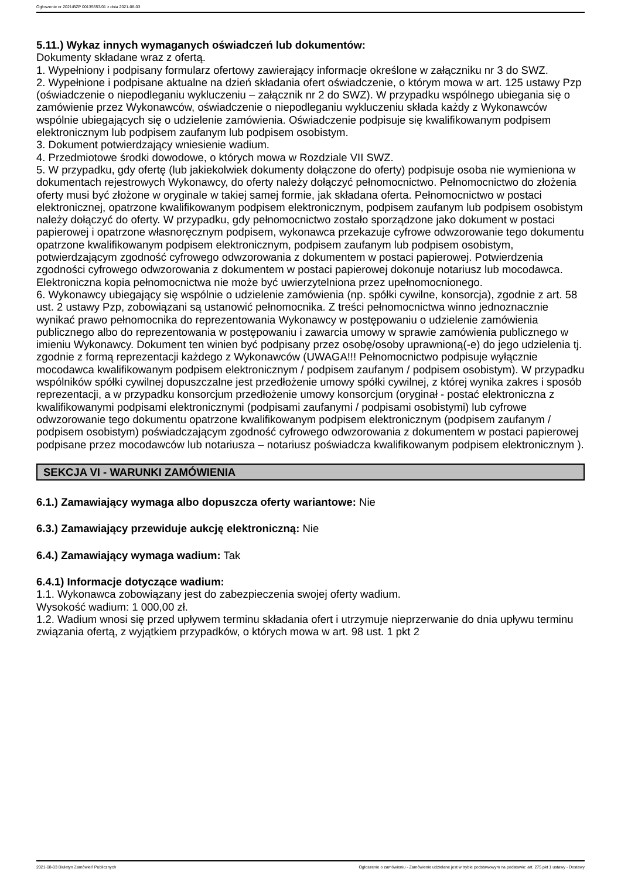Ogłoszenie nr 2021/BZP 00135553/01 z dnia 2021-08-03
5.11.) Wykaz innych wymaganych oświadczeń lub dokumentów:
Dokumenty składane wraz z ofertą.
1. Wypełniony i podpisany formularz ofertowy zawierający informacje określone w załączniku nr 3 do SWZ.
2. Wypełnione i podpisane aktualne na dzień składania ofert oświadczenie, o którym mowa w art. 125 ustawy Pzp (oświadczenie o niepodleganiu wykluczeniu – załącznik nr 2 do SWZ). W przypadku wspólnego ubiegania się o zamówienie przez Wykonawców, oświadczenie o niepodleganiu wykluczeniu składa każdy z Wykonawców wspólnie ubiegających się o udzielenie zamówienia. Oświadczenie podpisuje się kwalifikowanym podpisem elektronicznym lub podpisem zaufanym lub podpisem osobistym.
3. Dokument potwierdzający wniesienie wadium.
4. Przedmiotowe środki dowodowe, o których mowa w Rozdziale VII SWZ.
5. W przypadku, gdy ofertę (lub jakiekolwiek dokumenty dołączone do oferty) podpisuje osoba nie wymieniona w dokumentach rejestrowych Wykonawcy, do oferty należy dołączyć pełnomocnictwo. Pełnomocnictwo do złożenia oferty musi być złożone w oryginale w takiej samej formie, jak składana oferta. Pełnomocnictwo w postaci elektronicznej, opatrzone kwalifikowanym podpisem elektronicznym, podpisem zaufanym lub podpisem osobistym należy dołączyć do oferty. W przypadku, gdy pełnomocnictwo zostało sporządzone jako dokument w postaci papierowej i opatrzone własnoręcznym podpisem, wykonawca przekazuje cyfrowe odwzorowanie tego dokumentu opatrzone kwalifikowanym podpisem elektronicznym, podpisem zaufanym lub podpisem osobistym, potwierdzającym zgodność cyfrowego odwzorowania z dokumentem w postaci papierowej. Potwierdzenia zgodności cyfrowego odwzorowania z dokumentem w postaci papierowej dokonuje notariusz lub mocodawca. Elektroniczna kopia pełnomocnictwa nie może być uwierzytelniona przez upełnomocnionego.
6. Wykonawcy ubiegający się wspólnie o udzielenie zamówienia (np. spółki cywilne, konsorcja), zgodnie z art. 58 ust. 2 ustawy Pzp, zobowiązani są ustanowić pełnomocnika. Z treści pełnomocnictwa winno jednoznacznie wynikać prawo pełnomocnika do reprezentowania Wykonawcy w postępowaniu o udzielenie zamówienia publicznego albo do reprezentowania w postępowaniu i zawarcia umowy w sprawie zamówienia publicznego w imieniu Wykonawcy. Dokument ten winien być podpisany przez osobę/osoby uprawnioną(-e) do jego udzielenia tj. zgodnie z formą reprezentacji każdego z Wykonawców (UWAGA!!! Pełnomocnictwo podpisuje wyłącznie mocodawca kwalifikowanym podpisem elektronicznym / podpisem zaufanym / podpisem osobistym). W przypadku wspólników spółki cywilnej dopuszczalne jest przedłożenie umowy spółki cywilnej, z której wynika zakres i sposób reprezentacji, a w przypadku konsorcjum przedłożenie umowy konsorcjum (oryginał - postać elektroniczna z kwalifikowanymi podpisami elektronicznymi (podpisami zaufanymi / podpisami osobistymi) lub cyfrowe odwzorowanie tego dokumentu opatrzone kwalifikowanym podpisem elektronicznym (podpisem zaufanym / podpisem osobistym) poświadczającym zgodność cyfrowego odwzorowania z dokumentem w postaci papierowej podpisane przez mocodawców lub notariusza – notariusz poświadcza kwalifikowanym podpisem elektronicznym ).
SEKCJA VI - WARUNKI ZAMÓWIENIA
6.1.) Zamawiający wymaga albo dopuszcza oferty wariantowe: Nie
6.3.) Zamawiający przewiduje aukcję elektroniczną: Nie
6.4.) Zamawiający wymaga wadium: Tak
6.4.1) Informacje dotyczące wadium:
1.1. Wykonawca zobowiązany jest do zabezpieczenia swojej oferty wadium.
Wysokość wadium: 1 000,00 zł.
1.2. Wadium wnosi się przed upływem terminu składania ofert i utrzymuje nieprzerwanie do dnia upływu terminu związania ofertą, z wyjątkiem przypadków, o których mowa w art. 98 ust. 1 pkt 2
2021-08-03 Biuletyn Zamówień Publicznych Ogłoszenie o zamówieniu - Zamówienie udzielane jest w trybie podstawowym na podstawie: art. 275 pkt 1 ustawy - Dostawy